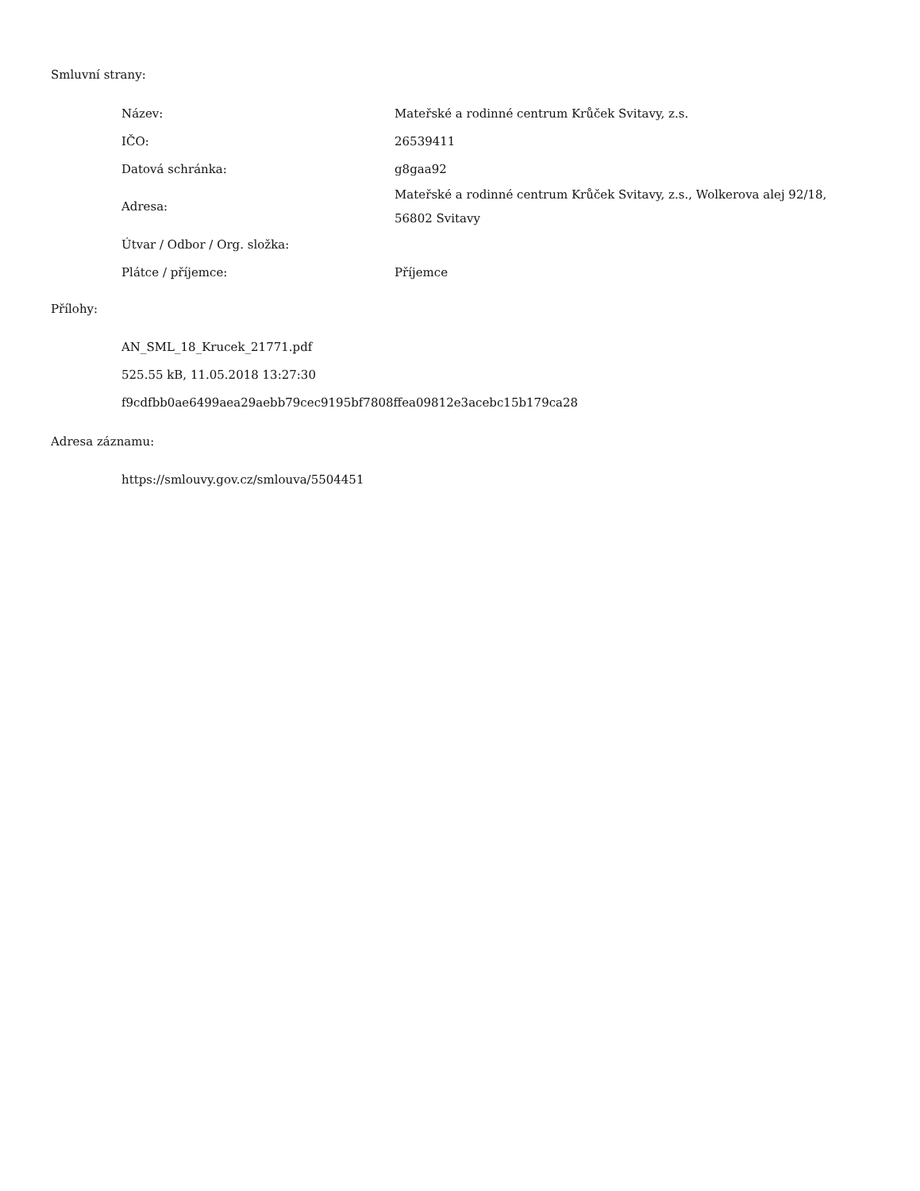Smluvní strany:
| Název: | Mateřské a rodinné centrum Krůček Svitavy, z.s. |
| IČO: | 26539411 |
| Datová schránka: | g8gaa92 |
| Adresa: | Mateřské a rodinné centrum Krůček Svitavy, z.s., Wolkerova alej 92/18, 56802 Svitavy |
| Útvar / Odbor / Org. složka: | |
| Plátce / příjemce: | Příjemce |
Přílohy:
AN_SML_18_Krucek_21771.pdf
525.55 kB, 11.05.2018 13:27:30
f9cdfbb0ae6499aea29aebb79cec9195bf7808ffea09812e3acebc15b179ca28
Adresa záznamu:
https://smlouvy.gov.cz/smlouva/5504451